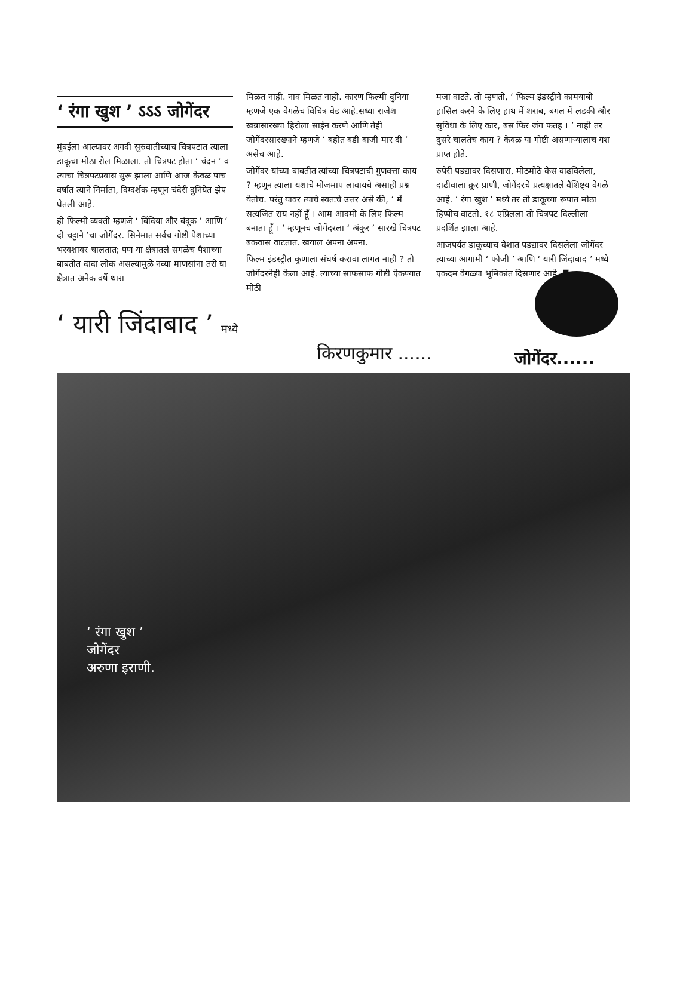‘ रंगा खुश ’ ऽऽऽ जोगेंदर
मुंबईला आल्यावर अगदी सुरुवातीच्याच चित्रपटात त्याला डाकूचा मोठा रोल मिळाला. तो चित्रपट होता ‘ चंदन ’ व त्याचा चित्रपटप्रवास सुरू झाला आणि आज केवळ पाच वर्षात त्याने निर्माता, दिग्दर्शक म्हणून चंदेरी दुनियेत झेप घेतली आहे.
ही फिल्मी व्यक्ती म्हणजे ‘ बिंदिया और बंदूक ’ आणि ‘ दो चट्टाने ’चा जोगेंदर. सिनेमात सर्वच गोष्टी पैशाच्या भरवशावर चालतात; पण या क्षेत्रातले सगळेच पैशाच्या बाबतीत दादा लोक असल्यामुळे नव्या माणसांना तरी या क्षेत्रात अनेक वर्षे थारा
मिळत नाही. नाव मिळत नाही. कारण फिल्मी दुनिया म्हणजे एक वेगळेच विचित्र वेड आहे.सध्या राजेश खन्नासारख्या हिरोला साईन करणे आणि तेही जोगेंदरसारख्याने म्हणजे ‘ बहोत बडी बाजी मार दी ’ असेच आहे.
जोगेंदर यांच्या बाबतीत त्यांच्या चित्रपटाची गुणवत्ता काय ? म्हणून त्याला यशाचे मोजमाप लावायचे असाही प्रश्न येतोच. परंतु यावर त्याचे स्वतःचे उत्तर असे की, ‘ मैं सत्यजित राय नहीं हूँ । आम आदमी के लिए फिल्म बनाता हूँ । ’ म्हणूनच जोगेंदरला ‘ अंकुर ’ सारखे चित्रपट बकवास वाटतात. खयाल अपना अपना.
फिल्म इंडस्ट्रीत कुणाला संघर्ष करावा लागत नाही ? तो जोगेंदरनेही केला आहे. त्याच्या साफसाफ गोष्टी ऐकण्यात मोठी
मजा वाटते. तो म्हणतो, ‘ फिल्म इंडस्ट्रीने कामयाबी हासिल करने के लिए हाथ में शराब, बगल में लडकी और सुविधा के लिए कार, बस फिर जंग फतह । ’ नाही तर दुसरे चालतेच काय ? केवळ या गोष्टी असणाऱ्यालाच यश प्राप्त होते.
रुपेरी पडद्यावर दिसणारा, मोठमोठे केस वाढविलेला, दाढीवाला क्रूर प्राणी, जोगेंदरचे प्रत्यक्षातले वैशिष्ट्य वेगळे आहे. ‘ रंगा खुश ’ मध्ये तर तो डाकूच्या रूपात मोठा हिप्पीच वाटतो. १८ एप्रिलला तो चित्रपट दिल्लीला प्रदर्शित झाला आहे.
आजपर्यंत डाकूच्याच वेशात पडद्यावर दिसलेला जोगेंदर त्याच्या आगामी ‘ फौजी ’ आणि ‘ यारी जिंदाबाद ’ मध्ये एकदम वेगळ्या भूमिकांत दिसणार आहे. ◘
‘ यारी जिंदाबाद ’ मध्ये
किरणकुमार ......
जोगेंदर......
‘ रंगा खुश ’
जोगेंदर
अरुणा इराणी.